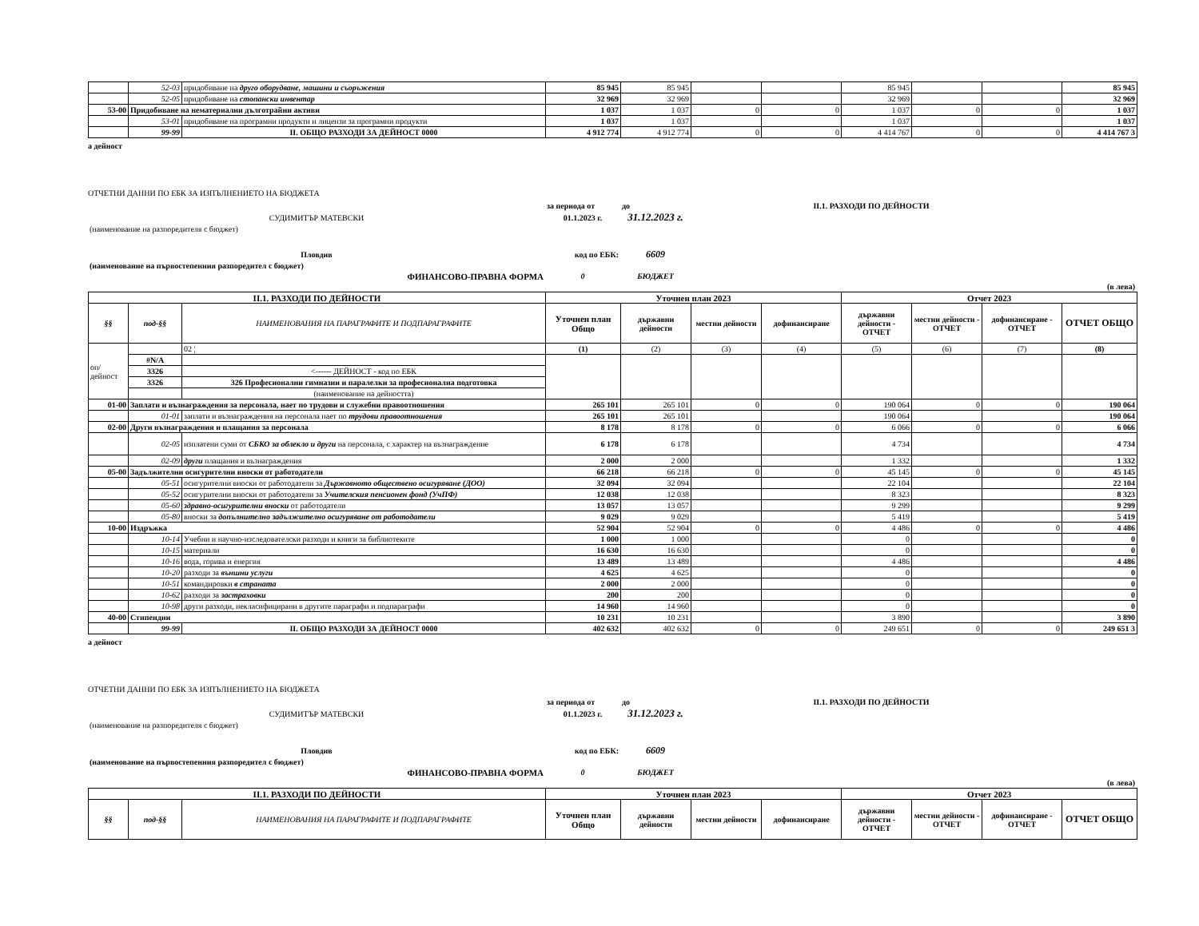| | 52-03 | придобиване на друго оборудване, машини и съоръжения | 85 945 | 85 945 | | | 85 945 | | | 85 945 |
| | 52-05 | придобиване на стопански инвентар | 32 969 | 32 969 | | | 32 969 | | | 32 969 |
| 53-00 | Придобиване на нематериални дълготрайни активи | | 1 037 | 1 037 | 0 | 0 | 1 037 | 0 | 0 | 1 037 |
| | 53-01 | придобиване на програмни продукти и лицензи за програмни продукти | 1 037 | 1 037 | | | 1 037 | | | 1 037 |
| | 99-99 | II. ОБЩО РАЗХОДИ ЗА ДЕЙНОСТ 0000 | 4 912 774 | 4 912 774 | 0 | 0 | 4 414 767 | 0 | 0 | 4 414 767 3 |
а дейност
ОТЧЕТНИ ДАННИ ПО ЕБК ЗА ИЗПЪЛНЕНИЕТО НА БЮДЖЕТА
| | за периода от | до | | II.1. РАЗХОДИ ПО ДЕЙНОСТИ | |
| СУДИМИТЪР МАТЕВСКИ | 01.1.2023 г. | 31.12.2023 г. | | | |
| (наименование на разпоредителя с бюджет) | | | | | |
| Пловдив | код по ЕБК: | 6609 | | | |
| (наименование на първостепенния разпоредител с бюджет) | | | | | |
| ФИНАНСОВО-ПРАВНА ФОРМА | 0 | БЮДЖЕТ | | | |
| (в лева) | | | | | |
| II.1. РАЗХОДИ ПО ДЕЙНОСТИ | | | Уточнен план 2023 | | | | Отчет 2023 | | | |
| --- | --- | --- | --- | --- | --- | --- | --- | --- | --- | --- |
| §§ | под-§§ | НАИМЕНОВАНИЯ НА ПАРАГРАФИТЕ И ПОДПАРАГРАФИТЕ | Уточнен план Общо | държавни дейности | местни дейности | дофинансиране | държавни дейности - ОТЧЕТ | местни дейности - ОТЧЕТ | дофинансиране - ОТЧЕТ | ОТЧЕТ ОБЩО |
| оп/дейност | | 02 ¦ | (1) | (2) | (3) | (4) | (5) | (6) | (7) | (8) |
| | #N/A | | | | | | | | | |
| | 3326 | <------ ДЕЙНОСТ - код по ЕБК | | | | | | | | |
| | 3326 | 326 Професионални гимназии и паралелки за професионална подготовка | | | | | | | | |
| | | (наименование на дейността) | | | | | | | | |
| 01-00 | Заплати и възнаграждения за персонала, нает по трудови и служебни правоотношения | | 265 101 | 265 101 | 0 | 0 | 190 064 | 0 | 0 | 190 064 |
| | 01-01 | заплати и възнаграждения на персонала нает по трудови правоотношения | 265 101 | 265 101 | | | 190 064 | | | 190 064 |
| 02-00 | Други възнаграждения и плащания за персонала | | 8 178 | 8 178 | 0 | 0 | 6 066 | 0 | 0 | 6 066 |
| | 02-05 | изплатени суми от СБКО за облекло и други на персонала, с характер на възнаграждение | 6 178 | 6 178 | | | 4 734 | | | 4 734 |
| | 02-09 | други плащания и възнаграждения | 2 000 | 2 000 | | | 1 332 | | | 1 332 |
| 05-00 | Задължителни осигурителни вноски от работодатели | | 66 218 | 66 218 | 0 | 0 | 45 145 | 0 | 0 | 45 145 |
| | 05-51 | осигурителни вноски от работодатели за Държавното обществено осигуряване (ДОО) | 32 094 | 32 094 | | | 22 104 | | | 22 104 |
| | 05-52 | осигурителни вноски от работодатели за Учителския пенсионен фонд (УчПФ) | 12 038 | 12 038 | | | 8 323 | | | 8 323 |
| | 05-60 | здравно-осигурителни вноски от работодатели | 13 057 | 13 057 | | | 9 299 | | | 9 299 |
| | 05-80 | вноски за допълнително задължително осигуряване от работодатели | 9 029 | 9 029 | | | 5 419 | | | 5 419 |
| 10-00 | Издръжка | | 52 904 | 52 904 | 0 | 0 | 4 486 | 0 | 0 | 4 486 |
| | 10-14 | Учебни и научно-изследователски разходи и книги за библиотеките | 1 000 | 1 000 | | | 0 | | | 0 |
| | 10-15 | материали | 16 630 | 16 630 | | | 0 | | | 0 |
| | 10-16 | вода, горива и енергия | 13 489 | 13 489 | | | 4 486 | | | 4 486 |
| | 10-20 | разходи за външни услуги | 4 625 | 4 625 | | | 0 | | | 0 |
| | 10-51 | командировки в страната | 2 000 | 2 000 | | | 0 | | | 0 |
| | 10-62 | разходи за застраховки | 200 | 200 | | | 0 | | | 0 |
| | 10-98 | други разходи, некласифицирани в другите параграфи и подпараграфи | 14 960 | 14 960 | | | 0 | | | 0 |
| 40-00 | Стипендии | | 10 231 | 10 231 | | | 3 890 | | | 3 890 |
| | 99-99 | II. ОБЩО РАЗХОДИ ЗА ДЕЙНОСТ 0000 | 402 632 | 402 632 | 0 | 0 | 249 651 | 0 | 0 | 249 651 3 |
а дейност
ОТЧЕТНИ ДАННИ ПО ЕБК ЗА ИЗПЪЛНЕНИЕТО НА БЮДЖЕТА
| | за периода от | до | | II.1. РАЗХОДИ ПО ДЕЙНОСТИ | |
| СУДИМИТЪР МАТЕВСКИ | 01.1.2023 г. | 31.12.2023 г. | | | |
| (наименование на разпоредителя с бюджет) | | | | | |
| Пловдив | код по ЕБК: | 6609 | | | |
| (наименование на първостепенния разпоредител с бюджет) | | | | | |
| ФИНАНСОВО-ПРАВНА ФОРМА | 0 | БЮДЖЕТ | | | |
| (в лева) | | | | | |
| II.1. РАЗХОДИ ПО ДЕЙНОСТИ | | | Уточнен план 2023 | | | | Отчет 2023 | | | |
| --- | --- | --- | --- | --- | --- | --- | --- | --- | --- | --- |
| §§ | под-§§ | НАИМЕНОВАНИЯ НА ПАРАГРАФИТЕ И ПОДПАРАГРАФИТЕ | Уточнен план Общо | държавни дейности | местни дейности | дофинансиране | държавни дейности - ОТЧЕТ | местни дейности - ОТЧЕТ | дофинансиране - ОТЧЕТ | ОТЧЕТ ОБЩО |